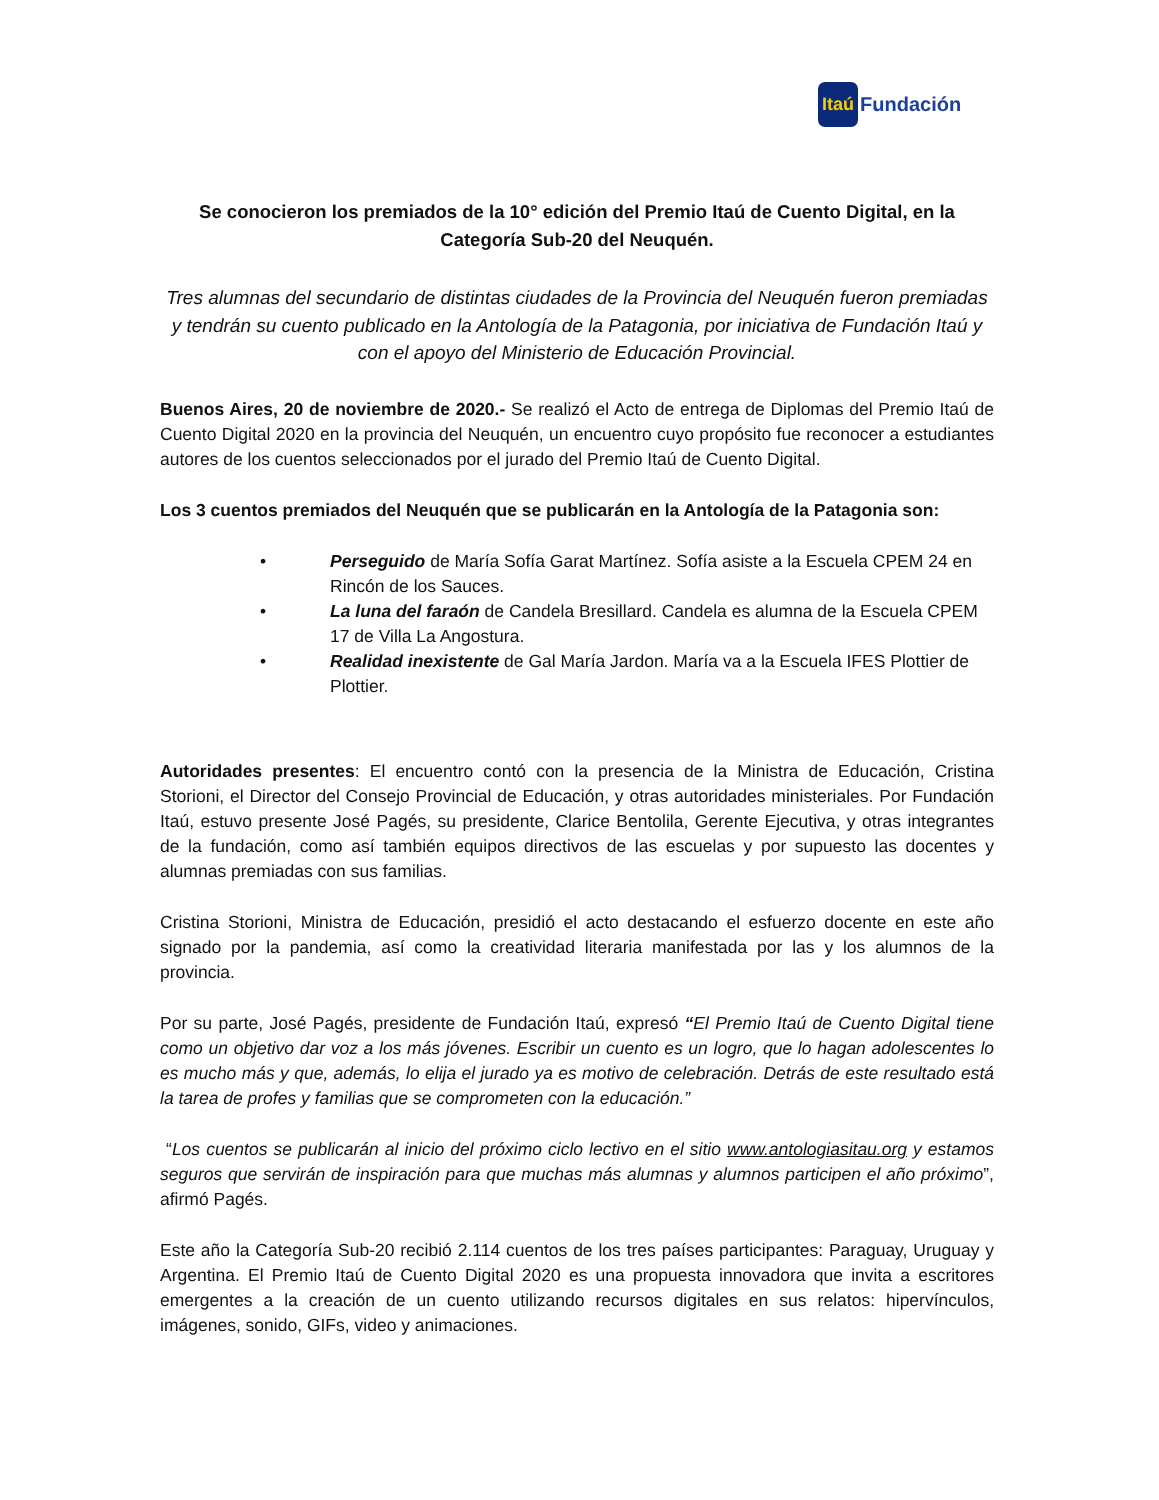Itaú Fundación
Se conocieron los premiados de la 10° edición del Premio Itaú de Cuento Digital, en la Categoría Sub-20 del Neuquén.
Tres alumnas del secundario de distintas ciudades de la Provincia del Neuquén fueron premiadas y tendrán su cuento publicado en la Antología de la Patagonia, por iniciativa de Fundación Itaú y con el apoyo del Ministerio de Educación Provincial.
Buenos Aires, 20 de noviembre de 2020.- Se realizó el Acto de entrega de Diplomas del Premio Itaú de Cuento Digital 2020 en la provincia del Neuquén, un encuentro cuyo propósito fue reconocer a estudiantes autores de los cuentos seleccionados por el jurado del Premio Itaú de Cuento Digital.
Los 3 cuentos premiados del Neuquén que se publicarán en la Antología de la Patagonia son:
• Perseguido de María Sofía Garat Martínez. Sofía asiste a la Escuela CPEM 24 en Rincón de los Sauces.
• La luna del faraón de Candela Bresillard. Candela es alumna de la Escuela CPEM 17 de Villa La Angostura.
• Realidad inexistente de Gal María Jardon. María va a la Escuela IFES Plottier de Plottier.
Autoridades presentes: El encuentro contó con la presencia de la Ministra de Educación, Cristina Storioni, el Director del Consejo Provincial de Educación, y otras autoridades ministeriales. Por Fundación Itaú, estuvo presente José Pagés, su presidente, Clarice Bentolila, Gerente Ejecutiva, y otras integrantes de la fundación, como así también equipos directivos de las escuelas y por supuesto las docentes y alumnas premiadas con sus familias.
Cristina Storioni, Ministra de Educación, presidió el acto destacando el esfuerzo docente en este año signado por la pandemia, así como la creatividad literaria manifestada por las y los alumnos de la provincia.
Por su parte, José Pagés, presidente de Fundación Itaú, expresó “El Premio Itaú de Cuento Digital tiene como un objetivo dar voz a los más jóvenes. Escribir un cuento es un logro, que lo hagan adolescentes lo es mucho más y que, además, lo elija el jurado ya es motivo de celebración. Detrás de este resultado está la tarea de profes y familias que se comprometen con la educación.”
“Los cuentos se publicarán al inicio del próximo ciclo lectivo en el sitio www.antologiasitau.org y estamos seguros que servirán de inspiración para que muchas más alumnas y alumnos participen el año próximo”, afirmó Pagés.
Este año la Categoría Sub-20 recibió 2.114 cuentos de los tres países participantes: Paraguay, Uruguay y Argentina. El Premio Itaú de Cuento Digital 2020 es una propuesta innovadora que invita a escritores emergentes a la creación de un cuento utilizando recursos digitales en sus relatos: hipervínculos, imágenes, sonido, GIFs, video y animaciones.